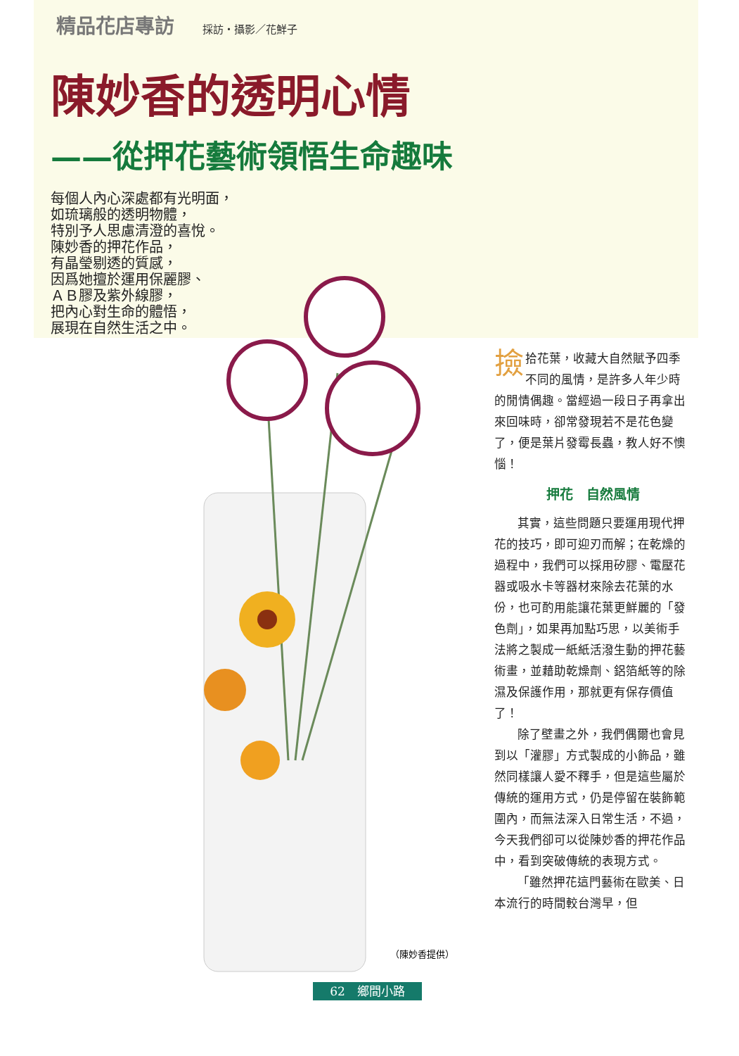精品花店專訪 採訪・攝影／花鮮子
陳妙香的透明心情
——從押花藝術領悟生命趣味
每個人內心深處都有光明面，
如琉璃般的透明物體，
特別予人思慮清澄的喜悅。
陳妙香的押花作品，
有晶瑩剔透的質感，
因爲她擅於運用保麗膠、
ＡＢ膠及紫外線膠，
把內心對生命的體悟，
展現在自然生活之中。
（陳妙香提供）
撿拾花葉，收藏大自然賦予四季不同的風情，是許多人年少時的閒情偶趣。當經過一段日子再拿出來回味時，卻常發現若不是花色變了，便是葉片發霉長蟲，教人好不懊惱！
押花　自然風情
其實，這些問題只要運用現代押花的技巧，即可迎刃而解；在乾燥的過程中，我們可以採用矽膠、電壓花器或吸水卡等器材來除去花葉的水份，也可酌用能讓花葉更鮮麗的「發色劑」，如果再加點巧思，以美術手法將之製成一紙紙活潑生動的押花藝術畫，並藉助乾燥劑、鋁箔紙等的除濕及保護作用，那就更有保存價值了！
除了壁畫之外，我們偶爾也會見到以「灌膠」方式製成的小飾品，雖然同樣讓人愛不釋手，但是這些屬於傳統的運用方式，仍是停留在裝飾範圍內，而無法深入日常生活，不過，今天我們卻可以從陳妙香的押花作品中，看到突破傳統的表現方式。
「雖然押花這門藝術在歐美、日本流行的時間較台灣早，但
62　鄉間小路